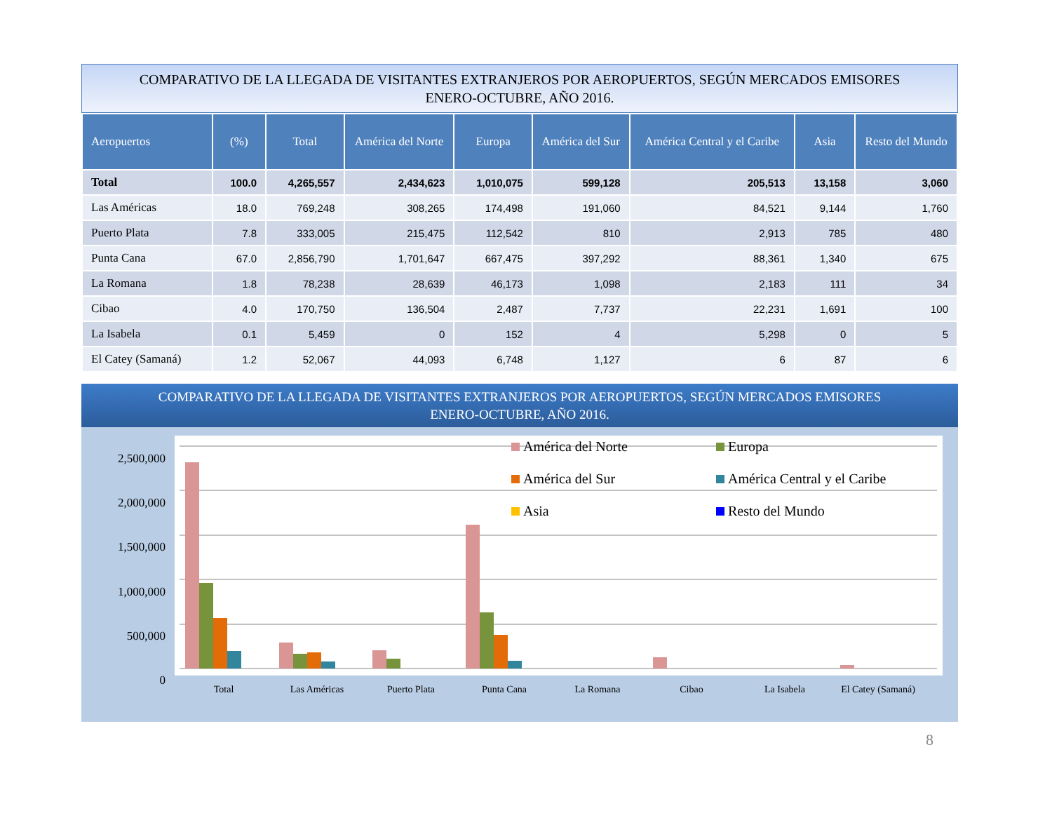COMPARATIVO DE LA LLEGADA DE VISITANTES EXTRANJEROS POR AEROPUERTOS, SEGÚN MERCADOS EMISORES
ENERO-OCTUBRE, AÑO 2016.
| Aeropuertos | (%) | Total | América del Norte | Europa | América del Sur | América Central y el Caribe | Asia | Resto del Mundo |
| --- | --- | --- | --- | --- | --- | --- | --- | --- |
| Total | 100.0 | 4,265,557 | 2,434,623 | 1,010,075 | 599,128 | 205,513 | 13,158 | 3,060 |
| Las Américas | 18.0 | 769,248 | 308,265 | 174,498 | 191,060 | 84,521 | 9,144 | 1,760 |
| Puerto Plata | 7.8 | 333,005 | 215,475 | 112,542 | 810 | 2,913 | 785 | 480 |
| Punta Cana | 67.0 | 2,856,790 | 1,701,647 | 667,475 | 397,292 | 88,361 | 1,340 | 675 |
| La Romana | 1.8 | 78,238 | 28,639 | 46,173 | 1,098 | 2,183 | 111 | 34 |
| Cibao | 4.0 | 170,750 | 136,504 | 2,487 | 7,737 | 22,231 | 1,691 | 100 |
| La Isabela | 0.1 | 5,459 | 0 | 152 | 4 | 5,298 | 0 | 5 |
| El Catey (Samaná) | 1.2 | 52,067 | 44,093 | 6,748 | 1,127 | 6 | 87 | 6 |
COMPARATIVO DE LA LLEGADA DE VISITANTES EXTRANJEROS POR AEROPUERTOS, SEGÚN MERCADOS EMISORES
ENERO-OCTUBRE, AÑO 2016.
2,500,000
2,000,000
1,500,000
1,000,000
500,000
0
América del Norte
Europa
América del Sur
América Central y el Caribe
Asia
Resto del Mundo
Total
Las Américas
Puerto Plata
Punta Cana
La Romana
Cibao
La Isabela
El Catey (Samaná)
8